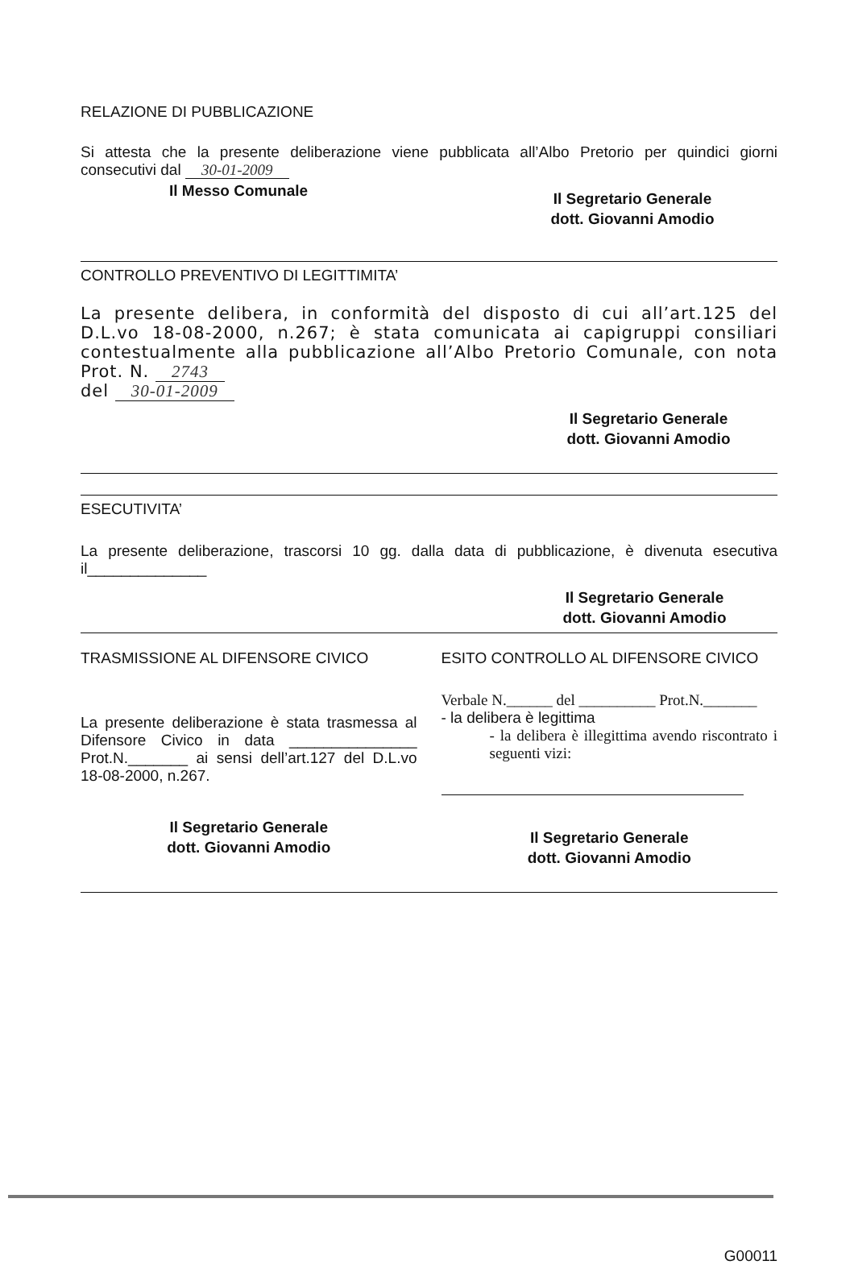RELAZIONE DI PUBBLICAZIONE
Si attesta che la presente deliberazione viene pubblicata all’Albo Pretorio per quindici giorni consecutivi dal 30-01-2009
Il Messo Comunale
Il Segretario Generale
dott. Giovanni Amodio
CONTROLLO PREVENTIVO DI LEGITTIMITA’
La presente delibera, in conformità del disposto di cui all’art.125 del D.L.vo 18-08-2000, n.267; è stata comunicata ai capigruppi consiliari contestualmente alla pubblicazione all’Albo Pretorio Comunale, con nota Prot. N. 2743
del 30-01-2009
Il Segretario Generale
dott. Giovanni Amodio
ESECUTIVITA’
La presente deliberazione, trascorsi 10 gg. dalla data di pubblicazione, è divenuta esecutiva il______________
Il Segretario Generale
dott. Giovanni Amodio
TRASMISSIONE AL DIFENSORE CIVICO
La presente deliberazione è stata trasmessa al Difensore Civico in data _______________ Prot.N._______ ai sensi dell’art.127 del D.L.vo 18-08-2000, n.267.
Il Segretario Generale
dott. Giovanni Amodio
ESITO CONTROLLO AL DIFENSORE CIVICO
Verbale N.______ del __________ Prot.N._______
- la delibera è legittima
- la delibera è illegittima avendo riscontrato i seguenti vizi:
Il Segretario Generale
dott. Giovanni Amodio
G00011